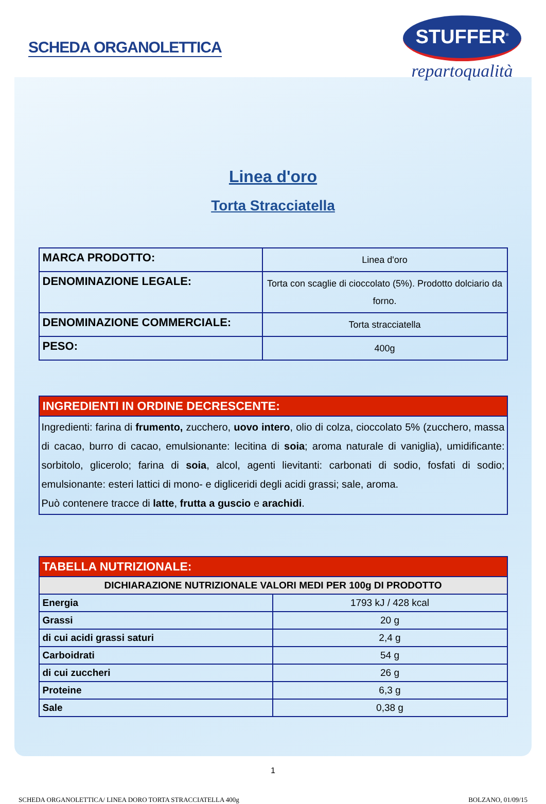SCHEDA ORGANOLETTICA
STUFFER<sup>®</sup>
repartoqualità
Linea d'oro
Torta Stracciatella
| MARCA PRODOTTO: | Linea d'oro |
| DENOMINAZIONE LEGALE: | Torta con scaglie di cioccolato (5%). Prodotto dolciario da forno. |
| DENOMINAZIONE COMMERCIALE: | Torta stracciatella |
| PESO: | 400g |
| INGREDIENTI IN ORDINE DECRESCENTE: |
| --- |
| Ingredienti: farina di frumento, zucchero, uovo intero , olio di colza, cioccolato 5% (zucchero, massa di cacao, burro di cacao, emulsionante: lecitina di soia ; aroma naturale di vaniglia), umidificante: sorbitolo, glicerolo; farina di soia , alcol, agenti lievitanti: carbonati di sodio, fosfati di sodio; emulsionante: esteri lattici di mono- e digliceridi degli acidi grassi; sale, aroma. Può contenere tracce di latte , frutta a guscio e arachidi . |
| TABELLA NUTRIZIONALE: | |
| --- | --- |
| DICHIARAZIONE NUTRIZIONALE VALORI MEDI PER 100g DI PRODOTTO | |
| Energia | 1793 kJ / 428 kcal |
| Grassi | 20 g |
| di cui acidi grassi saturi | 2,4 g |
| Carboidrati | 54 g |
| di cui zuccheri | 26 g |
| Proteine | 6,3 g |
| Sale | 0,38 g |
1
SCHEDA ORGANOLETTICA/ LINEA DORO TORTA STRACCIATELLA 400g BOLZANO, 01/09/15